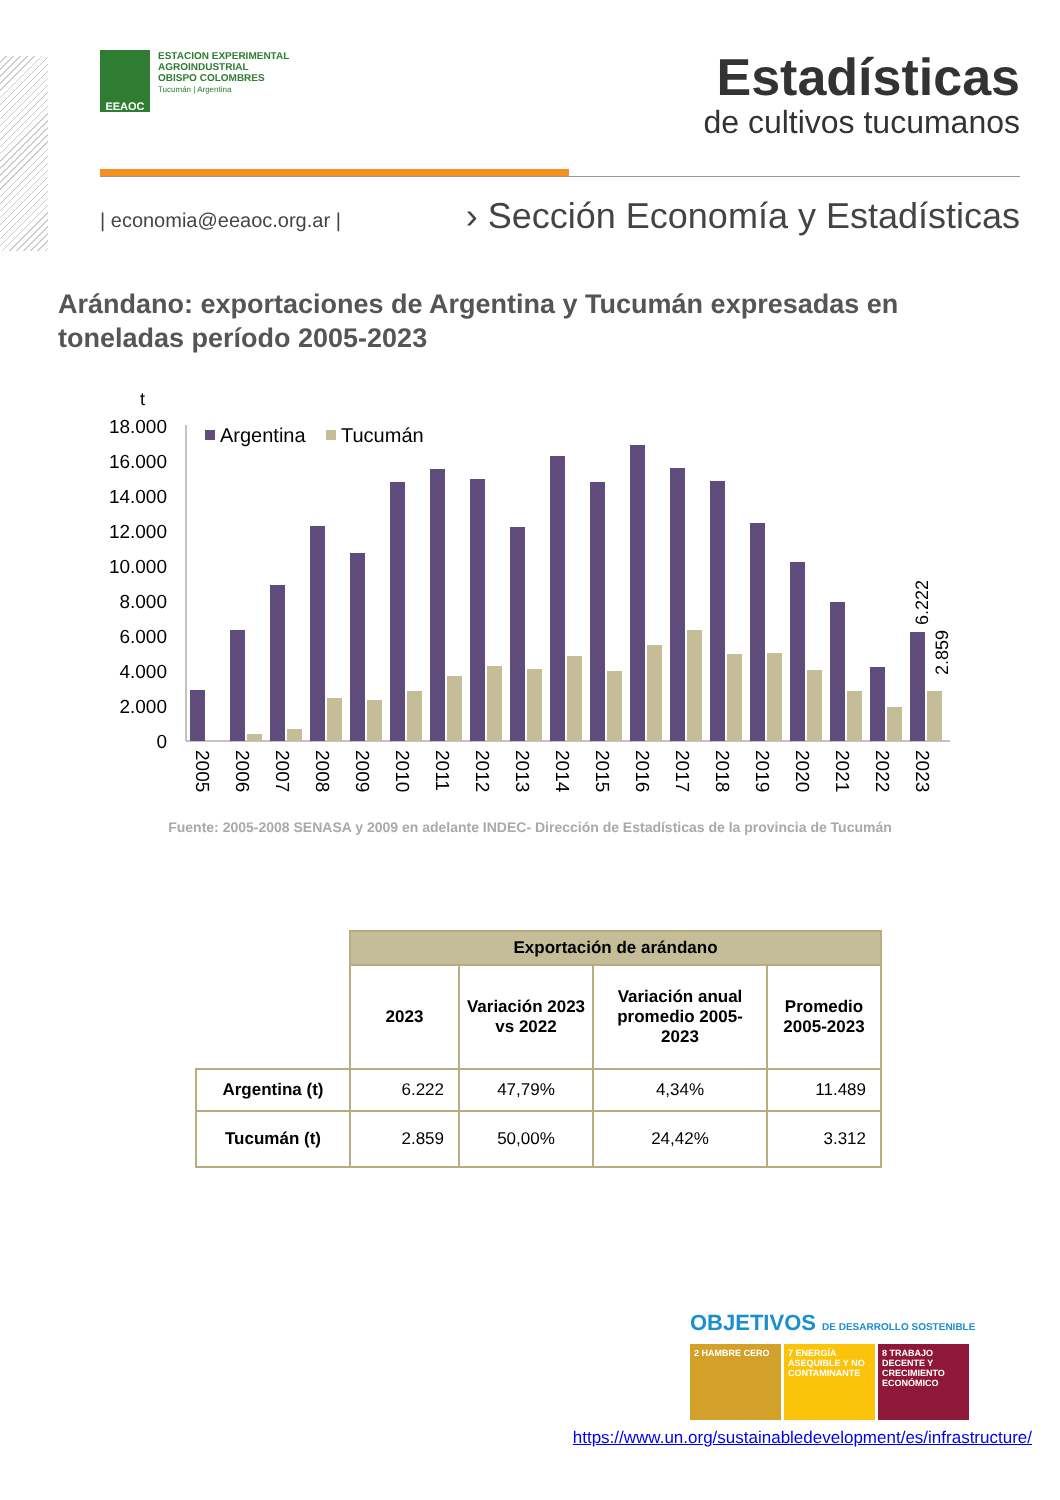EEAOC
ESTACION EXPERIMENTAL
AGROINDUSTRIAL
OBISPO COLOMBRES
Tucumán | Argentina
Estadísticas
de cultivos tucumanos
| economia@eeaoc.org.ar |
› Sección Economía y Estadísticas
Arándano: exportaciones de Argentina y Tucumán expresadas en toneladas período 2005-2023
t
18.000
16.000
14.000
12.000
10.000
8.000
6.000
4.000
2.000
0
Argentina
Tucumán
6.222
2.859
2005
2006
2007
2008
2009
2010
2011
2012
2013
2014
2015
2016
2017
2018
2019
2020
2021
2022
2023
Fuente: 2005-2008 SENASA y 2009 en adelante INDEC- Dirección de Estadísticas de la provincia de Tucumán
| | Exportación de arándano | | | |
| | 2023 | Variación 2023 vs 2022 | Variación anual promedio 2005-2023 | Promedio 2005-2023 |
| Argentina (t) | 6.222 | 47,79% | 4,34% | 11.489 |
| Tucumán (t) | 2.859 | 50,00% | 24,42% | 3.312 |
OBJETIVOS DE DESARROLLO SOSTENIBLE
2 HAMBRE CERO 7 ENERGÍA ASEQUIBLE Y NO CONTAMINANTE
8 TRABAJO DECENTE Y CRECIMIENTO ECONÓMICO
https://www.un.org/sustainabledevelopment/es/infrastructure/